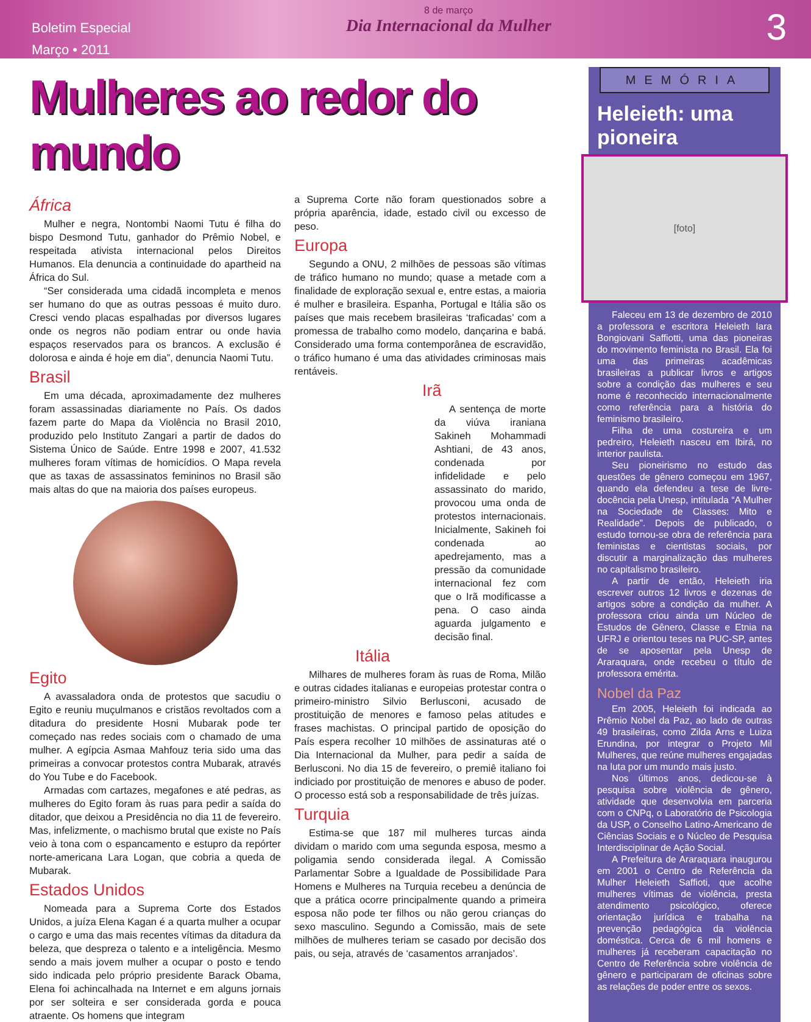Boletim Especial
Março • 2011
8 de março
Dia Internacional da Mulher
3
Mulheres ao redor do mundo
África
Mulher e negra, Nontombi Naomi Tutu é filha do bispo Desmond Tutu, ganhador do Prêmio Nobel, e respeitada ativista internacional pelos Direitos Humanos. Ela denuncia a continuidade do apartheid na África do Sul.
“Ser considerada uma cidadã incompleta e menos ser humano do que as outras pessoas é muito duro. Cresci vendo placas espalhadas por diversos lugares onde os negros não podiam entrar ou onde havia espaços reservados para os brancos. A exclusão é dolorosa e ainda é hoje em dia”, denuncia Naomi Tutu.
Brasil
Em uma década, aproximadamente dez mulheres foram assassinadas diariamente no País. Os dados fazem parte do Mapa da Violência no Brasil 2010, produzido pelo Instituto Zangari a partir de dados do Sistema Único de Saúde. Entre 1998 e 2007, 41.532 mulheres foram vítimas de homicídios. O Mapa revela que as taxas de assassinatos femininos no Brasil são mais altas do que na maioria dos países europeus.
Egito
A avassaladora onda de protestos que sacudiu o Egito e reuniu muçulmanos e cristãos revoltados com a ditadura do presidente Hosni Mubarak pode ter começado nas redes sociais com o chamado de uma mulher. A egípcia Asmaa Mahfouz teria sido uma das primeiras a convocar protestos contra Mubarak, através do You Tube e do Facebook.
Armadas com cartazes, megafones e até pedras, as mulheres do Egito foram às ruas para pedir a saída do ditador, que deixou a Presidência no dia 11 de fevereiro. Mas, infelizmente, o machismo brutal que existe no País veio à tona com o espancamento e estupro da repórter norte-americana Lara Logan, que cobria a queda de Mubarak.
Estados Unidos
Nomeada para a Suprema Corte dos Estados Unidos, a juíza Elena Kagan é a quarta mulher a ocupar o cargo e uma das mais recentes vítimas da ditadura da beleza, que despreza o talento e a inteligência. Mesmo sendo a mais jovem mulher a ocupar o posto e tendo sido indicada pelo próprio presidente Barack Obama, Elena foi achincalhada na Internet e em alguns jornais por ser solteira e ser considerada gorda e pouca atraente. Os homens que integram
a Suprema Corte não foram questionados sobre a própria aparência, idade, estado civil ou excesso de peso.
Europa
Segundo a ONU, 2 milhões de pessoas são vítimas de tráfico humano no mundo; quase a metade com a finalidade de exploração sexual e, entre estas, a maioria é mulher e brasileira. Espanha, Portugal e Itália são os países que mais recebem brasileiras ‘traficadas’ com a promessa de trabalho como modelo, dançarina e babá. Considerado uma forma contemporânea de escravidão, o tráfico humano é uma das atividades criminosas mais rentáveis.
Irã
A sentença de morte da viúva iraniana Sakineh Mohammadi Ashtiani, de 43 anos, condenada por infidelidade e pelo assassinato do marido, provocou uma onda de protestos internacionais. Inicialmente, Sakineh foi condenada ao apedrejamento, mas a pressão da comunidade internacional fez com que o Irã modificasse a pena. O caso ainda aguarda julgamento e decisão final.
Itália
Milhares de mulheres foram às ruas de Roma, Milão e outras cidades italianas e europeias protestar contra o primeiro-ministro Silvio Berlusconi, acusado de prostituição de menores e famoso pelas atitudes e frases machistas. O principal partido de oposição do País espera recolher 10 milhões de assinaturas até o Dia Internacional da Mulher, para pedir a saída de Berlusconi. No dia 15 de fevereiro, o premiê italiano foi indiciado por prostituição de menores e abuso de poder. O processo está sob a responsabilidade de três juízas.
Turquia
Estima-se que 187 mil mulheres turcas ainda dividam o marido com uma segunda esposa, mesmo a poligamia sendo considerada ilegal. A Comissão Parlamentar Sobre a Igualdade de Possibilidade Para Homens e Mulheres na Turquia recebeu a denúncia de que a prática ocorre principalmente quando a primeira esposa não pode ter filhos ou não gerou crianças do sexo masculino. Segundo a Comissão, mais de sete milhões de mulheres teriam se casado por decisão dos pais, ou seja, através de ‘casamentos arranjados’.
MEMÓRIA
Heleieth: uma pioneira
[foto]
Faleceu em 13 de dezembro de 2010 a professora e escritora Heleieth Iara Bongiovani Saffiotti, uma das pioneiras do movimento feminista no Brasil. Ela foi uma das primeiras acadêmicas brasileiras a publicar livros e artigos sobre a condição das mulheres e seu nome é reconhecido internacionalmente como referência para a história do feminismo brasileiro.
Filha de uma costureira e um pedreiro, Heleieth nasceu em Ibirá, no interior paulista.
Seu pioneirismo no estudo das questões de gênero começou em 1967, quando ela defendeu a tese de livre-docência pela Unesp, intitulada “A Mulher na Sociedade de Classes: Mito e Realidade”. Depois de publicado, o estudo tornou-se obra de referência para feministas e cientistas sociais, por discutir a marginalização das mulheres no capitalismo brasileiro.
A partir de então, Heleieth iria escrever outros 12 livros e dezenas de artigos sobre a condição da mulher. A professora criou ainda um Núcleo de Estudos de Gênero, Classe e Etnia na UFRJ e orientou teses na PUC-SP, antes de se aposentar pela Unesp de Araraquara, onde recebeu o título de professora emérita.
Nobel da Paz
Em 2005, Heleieth foi indicada ao Prêmio Nobel da Paz, ao lado de outras 49 brasileiras, como Zilda Arns e Luiza Erundina, por integrar o Projeto Mil Mulheres, que reúne mulheres engajadas na luta por um mundo mais justo.
Nos últimos anos, dedicou-se à pesquisa sobre violência de gênero, atividade que desenvolvia em parceria com o CNPq, o Laboratório de Psicologia da USP, o Conselho Latino-Americano de Ciências Sociais e o Núcleo de Pesquisa Interdisciplinar de Ação Social.
A Prefeitura de Araraquara inaugurou em 2001 o Centro de Referência da Mulher Heleieth Saffioti, que acolhe mulheres vítimas de violência, presta atendimento psicológico, oferece orientação jurídica e trabalha na prevenção pedagógica da violência doméstica. Cerca de 6 mil homens e mulheres já receberam capacitação no Centro de Referência sobre violência de gênero e participaram de oficinas sobre as relações de poder entre os sexos.